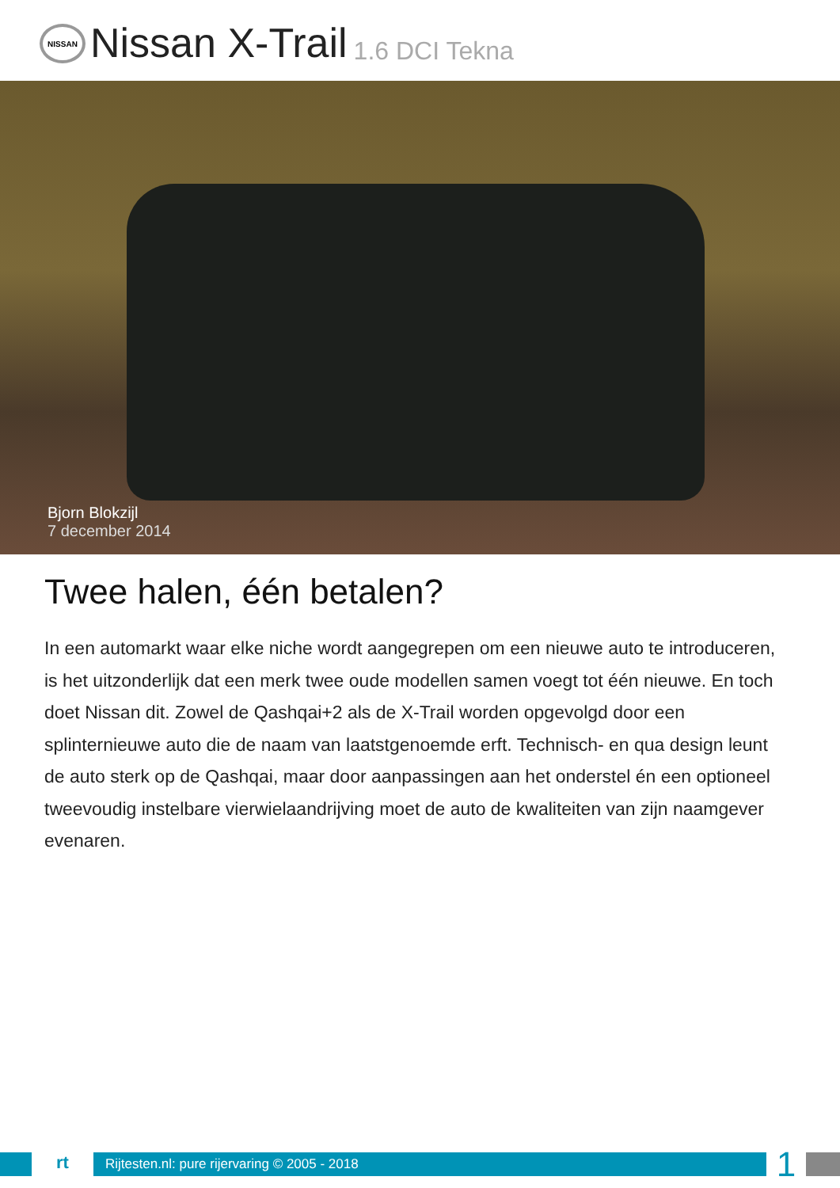NISSAN
Nissan X-Trail 1.6 DCI Tekna
Bjorn Blokzijl
7 december 2014
Twee halen, één betalen?
In een automarkt waar elke niche wordt aangegrepen om een nieuwe auto te introduceren, is het uitzonderlijk dat een merk twee oude modellen samen voegt tot één nieuwe. En toch doet Nissan dit. Zowel de Qashqai+2 als de X-Trail worden opgevolgd door een splinternieuwe auto die de naam van laatstgenoemde erft. Technisch- en qua design leunt de auto sterk op de Qashqai, maar door aanpassingen aan het onderstel én een optioneel tweevoudig instelbare vierwielaandrijving moet de auto de kwaliteiten van zijn naamgever evenaren.
rt
Rijtesten.nl: pure rijervaring © 2005 - 2018
1